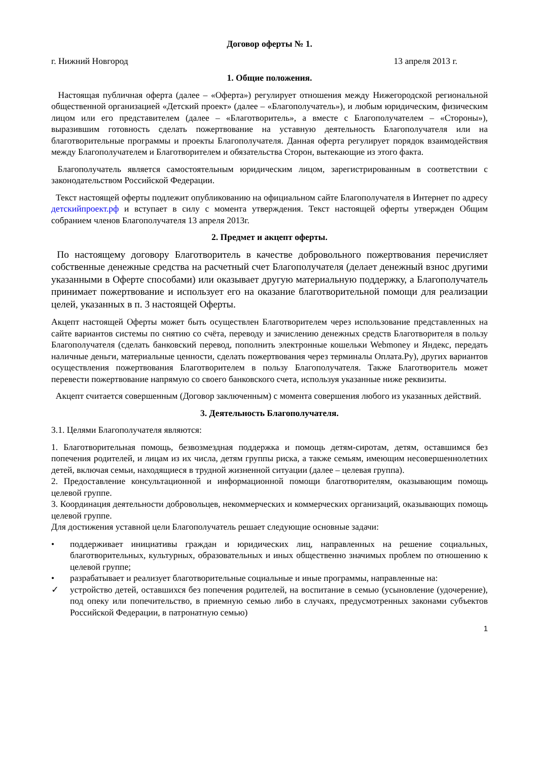Договор оферты № 1.
г. Нижний Новгород 13 апреля 2013 г.
1. Общие положения.
Настоящая публичная оферта (далее – «Оферта») регулирует отношения между Нижегородской региональной общественной организацией «Детский проект» (далее – «Благополучатель»), и любым юридическим, физическим лицом или его представителем (далее – «Благотворитель», а вместе с Благополучателем – «Стороны»), выразившим готовность сделать пожертвование на уставную деятельность Благополучателя или на благотворительные программы и проекты Благополучателя. Данная оферта регулирует порядок взаимодействия между Благополучателем и Благотворителем и обязательства Сторон, вытекающие из этого факта.
Благополучатель является самостоятельным юридическим лицом, зарегистрированным в соответствии с законодательством Российской Федерации.
Текст настоящей оферты подлежит опубликованию на официальном сайте Благополучателя в Интернет по адресу детскийпроект.рф и вступает в силу с момента утверждения. Текст настоящей оферты утвержден Общим собранием членов Благополучателя 13 апреля 2013г.
2. Предмет и акцепт оферты.
По настоящему договору Благотворитель в качестве добровольного пожертвования перечисляет собственные денежные средства на расчетный счет Благополучателя (делает денежный взнос другими указанными в Оферте способами) или оказывает другую материальную поддержку, а Благополучатель принимает пожертвование и использует его на оказание благотворительной помощи для реализации целей, указанных в п. 3 настоящей Оферты.
Акцепт настоящей Оферты может быть осуществлен Благотворителем через использование представленных на сайте вариантов системы по снятию со счёта, переводу и зачислению денежных средств Благотворителя в пользу Благополучателя (сделать банковский перевод, пополнить электронные кошельки Webmoney и Яндекс, передать наличные деньги, материальные ценности, сделать пожертвования через терминалы Оплата.Ру), других вариантов осуществления пожертвования Благотворителем в пользу Благополучателя. Также Благотворитель может перевести пожертвование напрямую со своего банковского счета, используя указанные ниже реквизиты.
Акцепт считается совершенным (Договор заключенным) с момента совершения любого из указанных действий.
3. Деятельность Благополучателя.
3.1. Целями Благополучателя являются:
1. Благотворительная помощь, безвозмездная поддержка и помощь детям-сиротам, детям, оставшимся без попечения родителей, и лицам из их числа, детям группы риска, а также семьям, имеющим несовершеннолетних детей, включая семьи, находящиеся в трудной жизненной ситуации (далее – целевая группа).
2. Предоставление консультационной и информационной помощи благотворителям, оказывающим помощь целевой группе.
3. Координация деятельности добровольцев, некоммерческих и коммерческих организаций, оказывающих помощь целевой группе.
Для достижения уставной цели Благополучатель решает следующие основные задачи:
• поддерживает инициативы граждан и юридических лиц, направленных на решение социальных, благотворительных, культурных, образовательных и иных общественно значимых проблем по отношению к целевой группе;
• разрабатывает и реализует благотворительные социальные и иные программы, направленные на:
✓ устройство детей, оставшихся без попечения родителей, на воспитание в семью (усыновление (удочерение), под опеку или попечительство, в приемную семью либо в случаях, предусмотренных законами субъектов Российской Федерации, в патронатную семью)
1